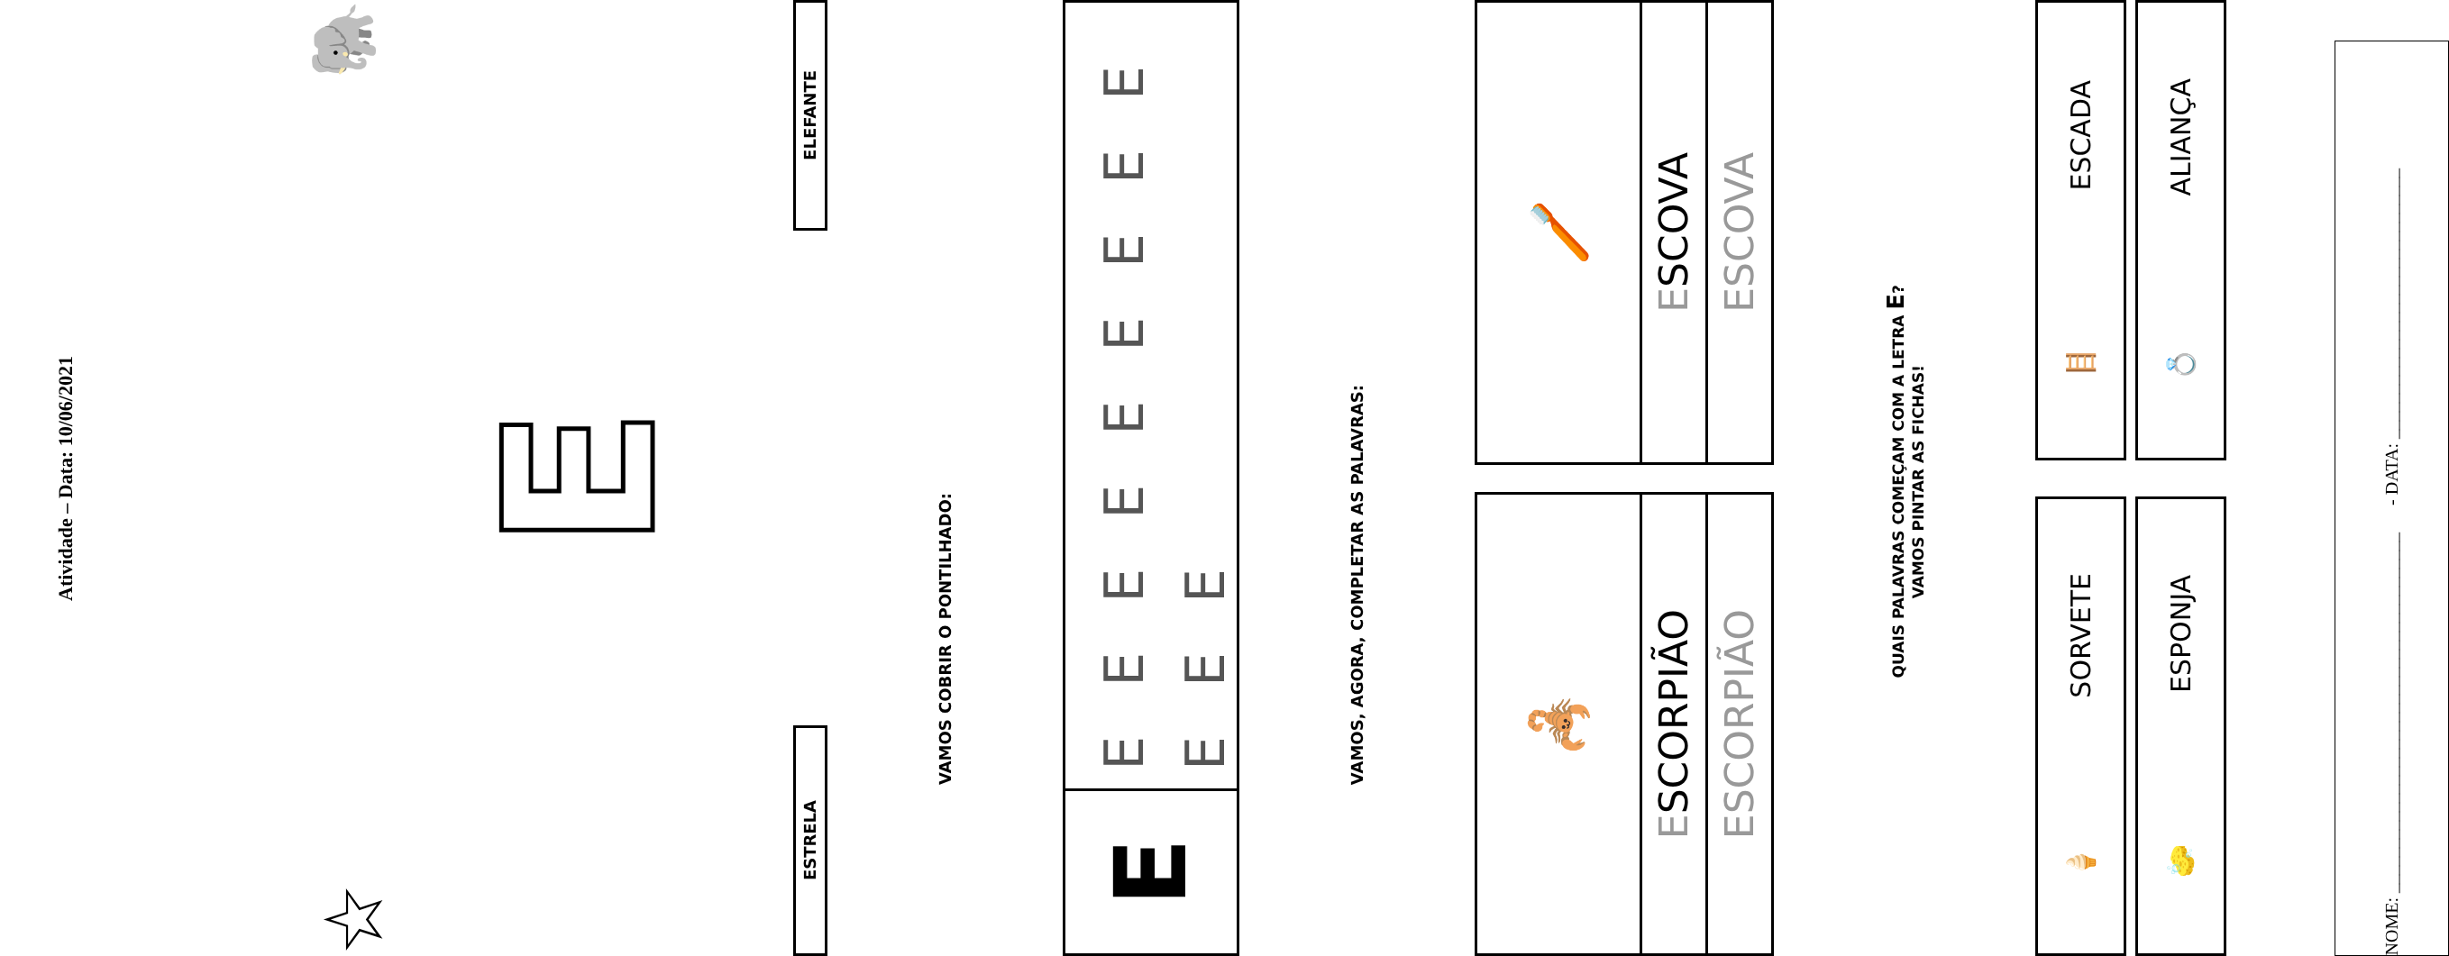Atividade – Data: 10/06/2021
☆ 🐘
E
ESTRELA
ELEFANTE
VAMOS COBRIR O PONTILHADO:
E
E E E E E E E E E E E E
VAMOS, AGORA, COMPLETAR AS PALAVRAS:
🦂
ESCORPIÃO
ESCORPIÃO
🪥
ESCOVA
ESCOVA
QUAIS PALAVRAS COMEÇAM COM A LETRA E?
VAMOS PINTAR AS FICHAS!
🍦 SORVETE
🪜 ESCADA
🧽 ESPONJA
💍 ALIANÇA
NOME: ________________________________________ - DATA: ______________________________